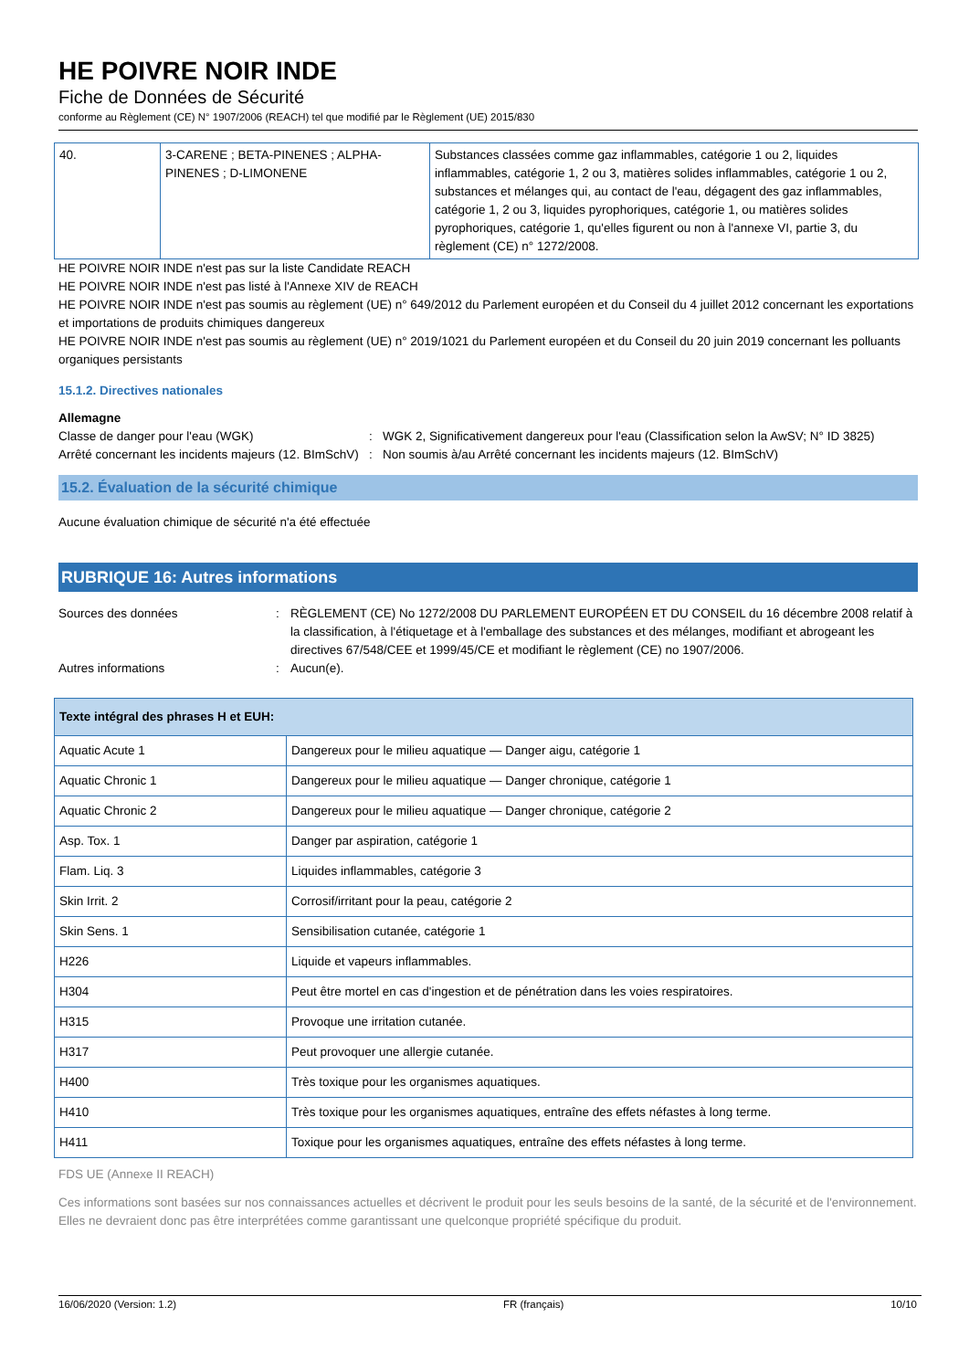HE POIVRE NOIR INDE
Fiche de Données de Sécurité
conforme au Règlement (CE) N° 1907/2006 (REACH) tel que modifié par le Règlement (UE) 2015/830
| 40. | 3-CARENE ; BETA-PINENES ; ALPHA-PINENES ; D-LIMONENE | Substances classées comme gaz inflammables, catégorie 1 ou 2, liquides inflammables, catégorie 1, 2 ou 3, matières solides inflammables, catégorie 1 ou 2, substances et mélanges qui, au contact de l'eau, dégagent des gaz inflammables, catégorie 1, 2 ou 3, liquides pyrophoriques, catégorie 1, ou matières solides pyrophoriques, catégorie 1, qu'elles figurent ou non à l'annexe VI, partie 3, du règlement (CE) n° 1272/2008. |
HE POIVRE NOIR INDE n'est pas sur la liste Candidate REACH
HE POIVRE NOIR INDE n'est pas listé à l'Annexe XIV de REACH
HE POIVRE NOIR INDE n'est pas soumis au règlement (UE) n° 649/2012 du Parlement européen et du Conseil du 4 juillet 2012 concernant les exportations et importations de produits chimiques dangereux
HE POIVRE NOIR INDE n'est pas soumis au règlement (UE) n° 2019/1021 du Parlement européen et du Conseil du 20 juin 2019 concernant les polluants organiques persistants
15.1.2. Directives nationales
Allemagne
Classe de danger pour l'eau (WGK) : WGK 2, Significativement dangereux pour l'eau (Classification selon la AwSV; N° ID 3825)
Arrêté concernant les incidents majeurs (12. BImSchV)
: Non soumis à/au Arrêté concernant les incidents majeurs (12. BImSchV)
15.2. Évaluation de la sécurité chimique
Aucune évaluation chimique de sécurité n'a été effectuée
RUBRIQUE 16: Autres informations
Sources des données : RÈGLEMENT (CE) No 1272/2008 DU PARLEMENT EUROPÉEN ET DU CONSEIL du 16 décembre 2008 relatif à la classification, à l'étiquetage et à l'emballage des substances et des mélanges, modifiant et abrogeant les directives 67/548/CEE et 1999/45/CE et modifiant le règlement (CE) no 1907/2006.
Autres informations : Aucun(e).
| Texte intégral des phrases H et EUH: | |
| Aquatic Acute 1 | Dangereux pour le milieu aquatique — Danger aigu, catégorie 1 |
| Aquatic Chronic 1 | Dangereux pour le milieu aquatique — Danger chronique, catégorie 1 |
| Aquatic Chronic 2 | Dangereux pour le milieu aquatique — Danger chronique, catégorie 2 |
| Asp. Tox. 1 | Danger par aspiration, catégorie 1 |
| Flam. Liq. 3 | Liquides inflammables, catégorie 3 |
| Skin Irrit. 2 | Corrosif/irritant pour la peau, catégorie 2 |
| Skin Sens. 1 | Sensibilisation cutanée, catégorie 1 |
| H226 | Liquide et vapeurs inflammables. |
| H304 | Peut être mortel en cas d'ingestion et de pénétration dans les voies respiratoires. |
| H315 | Provoque une irritation cutanée. |
| H317 | Peut provoquer une allergie cutanée. |
| H400 | Très toxique pour les organismes aquatiques. |
| H410 | Très toxique pour les organismes aquatiques, entraîne des effets néfastes à long terme. |
| H411 | Toxique pour les organismes aquatiques, entraîne des effets néfastes à long terme. |
FDS UE (Annexe II REACH)
Ces informations sont basées sur nos connaissances actuelles et décrivent le produit pour les seuls besoins de la santé, de la sécurité et de l'environnement. Elles ne devraient donc pas être interprétées comme garantissant une quelconque propriété spécifique du produit.
16/06/2020 (Version: 1.2) FR (français) 10/10